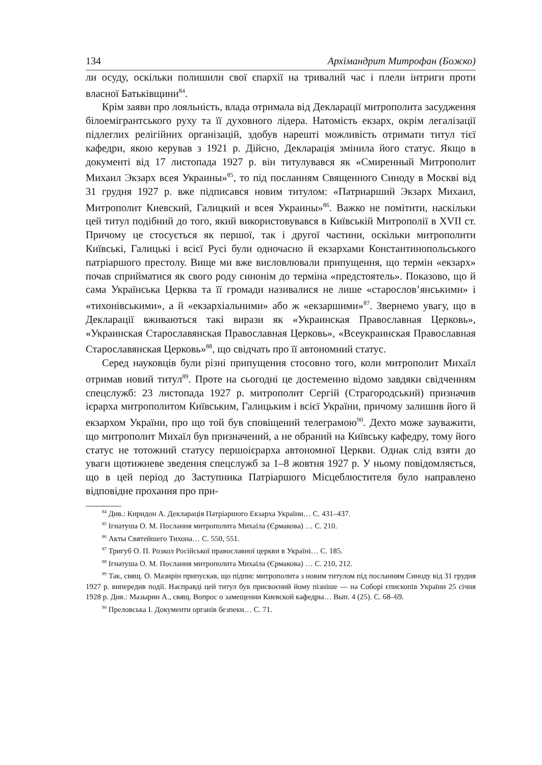134 Архімандрит Митрофан (Божко)
ли осуду, оскільки полишили свої єпархії на тривалий час і плели інтриги проти власної Батьківщини<sup>84</sup>.
Крім заяви про лояльність, влада отримала від Декларації митрополита засудження білоемігрантського руху та її духовного лідера. Натомість екзарх, окрім легалізації підлеглих релігійних організацій, здобув нарешті можливість отримати титул тієї кафедри, якою керував з 1921 р. Дійсно, Декларація змінила його статус. Якщо в документі від 17 листопада 1927 р. він титулувався як «Смиренный Митрополит Михаил Экзарх всея Украины»<sup>85</sup>, то під посланням Священного Синоду в Москві від 31 грудня 1927 р. вже підписався новим титулом: «Патриарший Экзарх Михаил, Митрополит Киевский, Галицкий и всея Украины»<sup>86</sup>. Важко не помітити, наскільки цей титул подібний до того, який використовувався в Київській Митрополії в XVII ст. Причому це стосується як першої, так і другої частини, оскільки митрополити Київські, Галицькі і всієї Русі були одночасно й екзархами Константинопольського патріаршого престолу. Вище ми вже висловлювали припущення, що термін «екзарх» почав сприйматися як свого роду синонім до терміна «предстоятель». Показово, що й сама Українська Церква та її громади називалися не лише «старослов’янськими» і «тихонівськими», а й «екзархіальними» або ж «екзаршими»<sup>87</sup>. Звернемо увагу, що в Декларації вживаються такі вирази як «Украинская Православная Церковь», «Украинская Старославянская Православная Церковь», «Всеукраинская Православная Старославянская Церковь»<sup>88</sup>, що свідчать про її автономний статус.
Серед науковців були різні припущення стосовно того, коли митрополит Михаїл отримав новий титул<sup>89</sup>. Проте на сьогодні це достеменно відомо завдяки свідченням спецслужб: 23 листопада 1927 р. митрополит Сергій (Страгородський) призначив ієрарха митрополитом Київським, Галицьким і всієї України, причому залишив його й екзархом України, про що той був сповіщений телеграмою<sup>90</sup>. Дехто може зауважити, що митрополит Михаїл був призначений, а не обраний на Київську кафедру, тому його статус не тотожний статусу першоієрарха автономної Церкви. Однак слід взяти до уваги щотижневе зведення спецслужб за 1–8 жовтня 1927 р. У ньому повідомляється, що в цей період до Заступника Патріаршого Місцеблюстителя було направлено відповідне прохання про при-
<sup>84</sup> Див.: Киридон А. Декларація Патріаршого Екзарха України… С. 431–437.
<sup>85</sup> Ігнатуша О. М. Послання митрополита Михаїла (Єрмакова) … С. 210.
<sup>86</sup> Акты Святейшего Тихона… С. 550, 551.
<sup>87</sup> Тригуб О. П. Розкол Російської православної церкви в Україні… С. 185.
<sup>88</sup> Ігнатуша О. М. Послання митрополита Михаїла (Єрмакова) … С. 210, 212.
<sup>89</sup> Так, свящ. О. Мазирін припускав, що підпис митрополита з новим титулом під посланням Синоду від 31 грудня 1927 р. випередив події. Насправді цей титул був присвоєний йому пізніше — на Соборі єпископів України 25 січня 1928 р. Див.: Мазырин А., свящ. Вопрос о замещении Киевской кафедры… Вып. 4 (25). С. 68–69.
<sup>90</sup> Преловська І. Документи органів безпеки… С. 71.